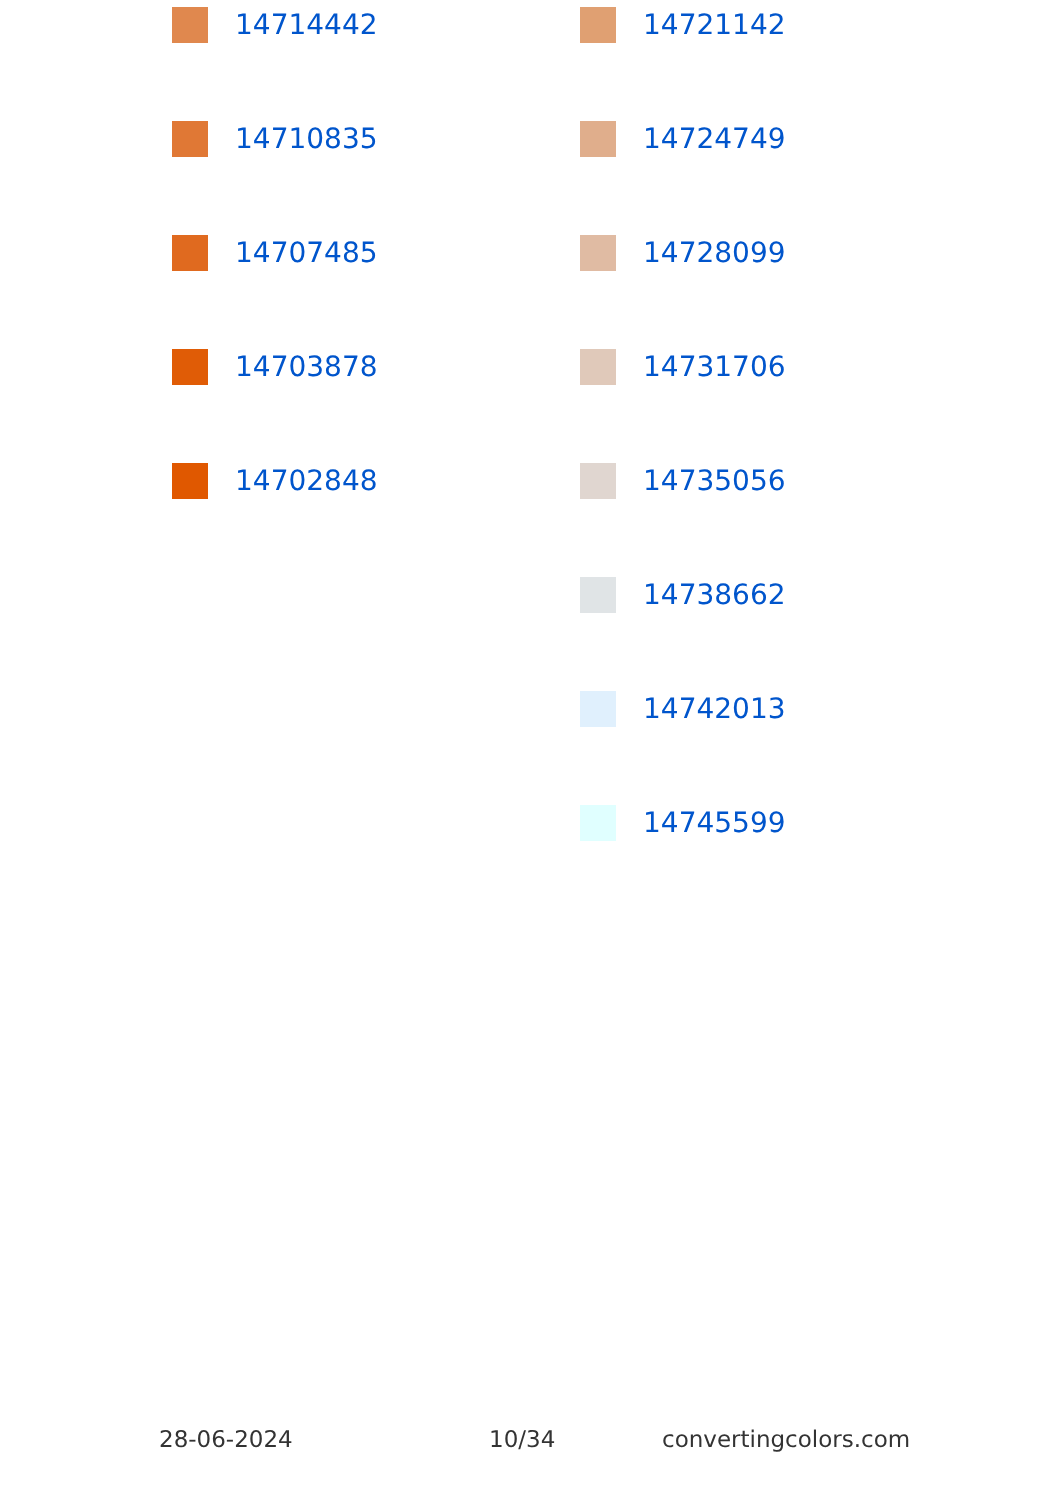14714442
14710835
14707485
14703878
14702848
14721142
14724749
14728099
14731706
14735056
14738662
14742013
14745599
28-06-2024 10/34 convertingcolors.com